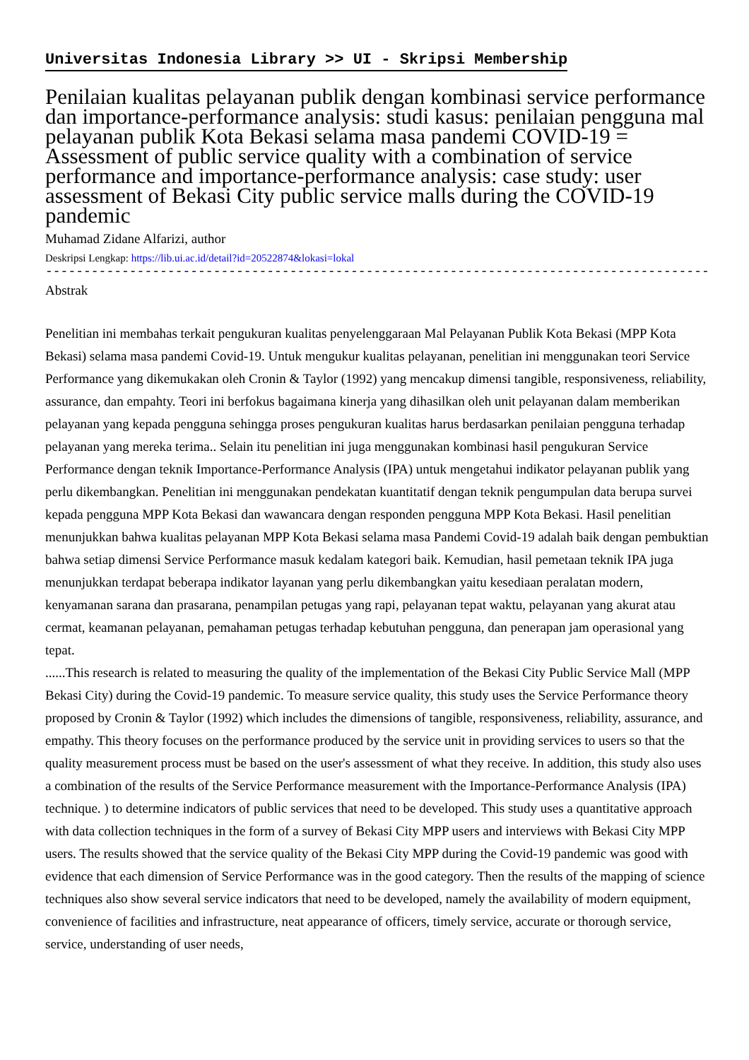Universitas Indonesia Library >> UI - Skripsi Membership
Penilaian kualitas pelayanan publik dengan kombinasi service performance dan importance-performance analysis: studi kasus: penilaian pengguna mal pelayanan publik Kota Bekasi selama masa pandemi COVID-19 = Assessment of public service quality with a combination of service performance and importance-performance analysis: case study: user assessment of Bekasi City public service malls during the COVID-19 pandemic
Muhamad Zidane Alfarizi, author
Deskripsi Lengkap: https://lib.ui.ac.id/detail?id=20522874&lokasi=lokal
------------------------------------------------------------------------------------------
Abstrak
Penelitian ini membahas terkait pengukuran kualitas penyelenggaraan Mal Pelayanan Publik Kota Bekasi (MPP Kota Bekasi) selama masa pandemi Covid-19. Untuk mengukur kualitas pelayanan, penelitian ini menggunakan teori Service Performance yang dikemukakan oleh Cronin & Taylor (1992) yang mencakup dimensi tangible, responsiveness, reliability, assurance, dan empahty. Teori ini berfokus bagaimana kinerja yang dihasilkan oleh unit pelayanan dalam memberikan pelayanan yang kepada pengguna sehingga proses pengukuran kualitas harus berdasarkan penilaian pengguna terhadap pelayanan yang mereka terima.. Selain itu penelitian ini juga menggunakan kombinasi hasil pengukuran Service Performance dengan teknik Importance-Performance Analysis (IPA) untuk mengetahui indikator pelayanan publik yang perlu dikembangkan. Penelitian ini menggunakan pendekatan kuantitatif dengan teknik pengumpulan data berupa survei kepada pengguna MPP Kota Bekasi dan wawancara dengan responden pengguna MPP Kota Bekasi. Hasil penelitian menunjukkan bahwa kualitas pelayanan MPP Kota Bekasi selama masa Pandemi Covid-19 adalah baik dengan pembuktian bahwa setiap dimensi Service Performance masuk kedalam kategori baik. Kemudian, hasil pemetaan teknik IPA juga menunjukkan terdapat beberapa indikator layanan yang perlu dikembangkan yaitu kesediaan peralatan modern, kenyamanan sarana dan prasarana, penampilan petugas yang rapi, pelayanan tepat waktu, pelayanan yang akurat atau cermat, keamanan pelayanan, pemahaman petugas terhadap kebutuhan pengguna, dan penerapan jam operasional yang tepat.
......This research is related to measuring the quality of the implementation of the Bekasi City Public Service Mall (MPP Bekasi City) during the Covid-19 pandemic. To measure service quality, this study uses the Service Performance theory proposed by Cronin & Taylor (1992) which includes the dimensions of tangible, responsiveness, reliability, assurance, and empathy. This theory focuses on the performance produced by the service unit in providing services to users so that the quality measurement process must be based on the user's assessment of what they receive. In addition, this study also uses a combination of the results of the Service Performance measurement with the Importance-Performance Analysis (IPA) technique. ) to determine indicators of public services that need to be developed. This study uses a quantitative approach with data collection techniques in the form of a survey of Bekasi City MPP users and interviews with Bekasi City MPP users. The results showed that the service quality of the Bekasi City MPP during the Covid-19 pandemic was good with evidence that each dimension of Service Performance was in the good category. Then the results of the mapping of science techniques also show several service indicators that need to be developed, namely the availability of modern equipment, convenience of facilities and infrastructure, neat appearance of officers, timely service, accurate or thorough service, service, understanding of user needs,